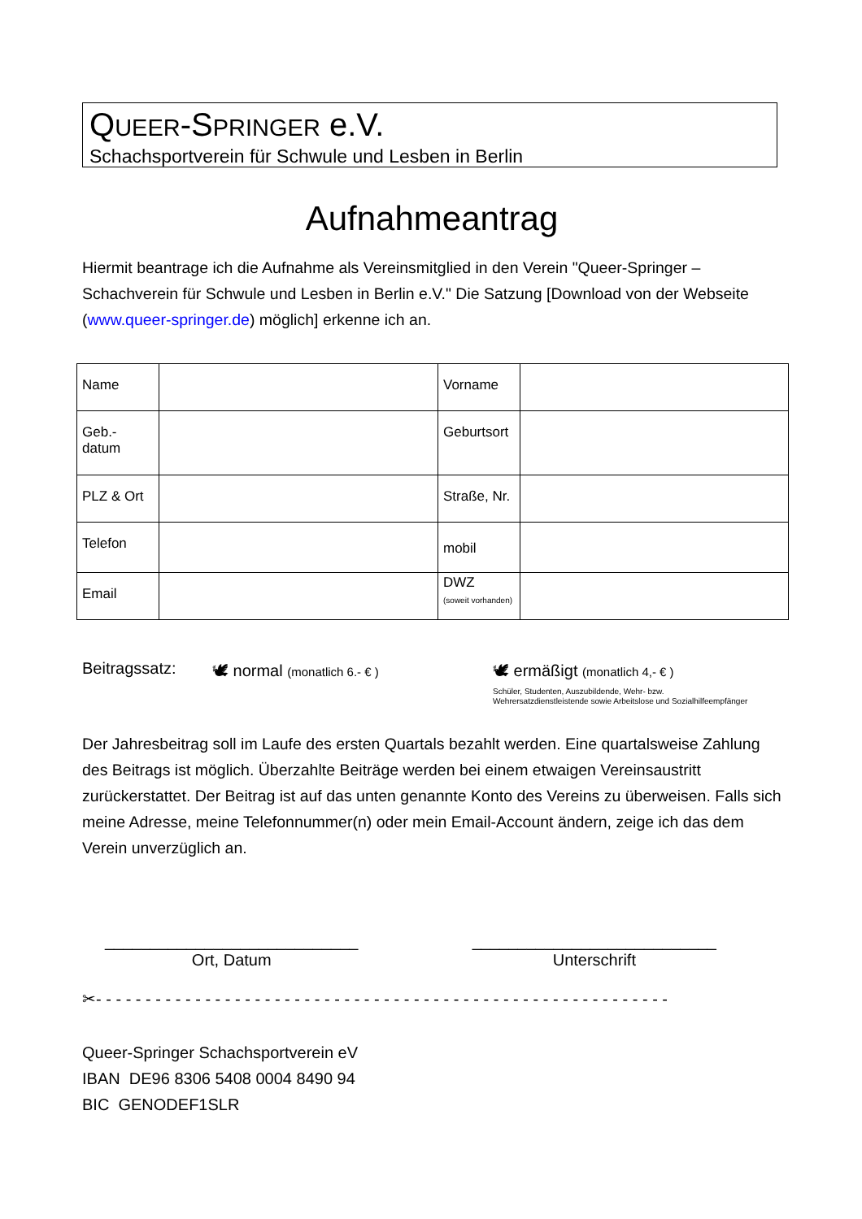QUEER-SPRINGER e.V.
Schachsportverein für Schwule und Lesben in Berlin
Aufnahmeantrag
Hiermit beantrage ich die Aufnahme als Vereinsmitglied in den Verein "Queer-Springer – Schachverein für Schwule und Lesben in Berlin e.V." Die Satzung [Download von der Webseite (www.queer-springer.de) möglich] erkenne ich an.
| Name | | Vorname | |
| Geb.- datum | | Geburtsort | |
| PLZ & Ort | | Straße, Nr. | |
| Telefon | | mobil | |
| Email | | DWZ (soweit vorhanden) | |
Beitragssatz: 🕊 normal (monatlich 6.- € )
🕊 ermäßigt (monatlich 4,- € )
Schüler, Studenten, Auszubildende, Wehr- bzw.
Wehrersatzdienstleistende sowie Arbeitslose und Sozialhilfeempfänger
Der Jahresbeitrag soll im Laufe des ersten Quartals bezahlt werden. Eine quartalsweise Zahlung des Beitrags ist möglich. Überzahlte Beiträge werden bei einem etwaigen Vereinsaustritt zurückerstattet. Der Beitrag ist auf das unten genannte Konto des Vereins zu überweisen. Falls sich meine Adresse, meine Telefonnummer(n) oder mein Email-Account ändern, zeige ich das dem Verein unverzüglich an.
____________________________
Ort, Datum
___________________________
Unterschrift
✂- - - - - - - - - - - - - - - - - - - - - - - - - - - - - - - - - - - - - - - - - - - - - - - - - - - - - - - - - -
Queer-Springer Schachsportverein eV
IBAN DE96 8306 5408 0004 8490 94
BIC GENODEF1SLR